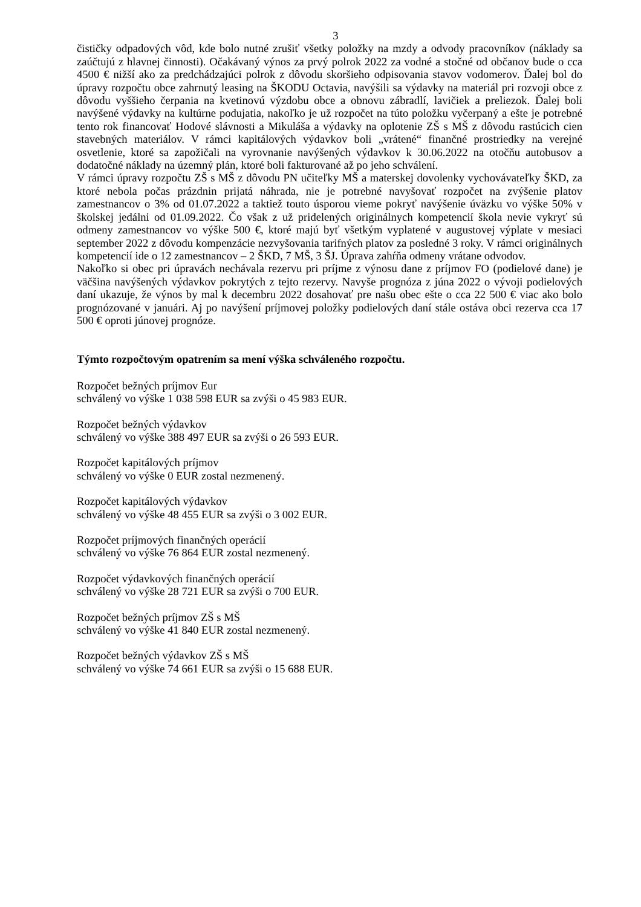3
čističky odpadových vôd, kde bolo nutné zrušiť všetky položky na mzdy a odvody pracovníkov (náklady sa zaúčtujú z hlavnej činnosti). Očakávaný výnos za prvý polrok 2022 za vodné a stočné od občanov bude o cca 4500 € nižší ako za predchádzajúci polrok z dôvodu skoršieho odpisovania stavov vodomerov. Ďalej bol do úpravy rozpočtu obce zahrnutý leasing na ŠKODU Octavia, navýšili sa výdavky na materiál pri rozvoji obce z dôvodu vyššieho čerpania na kvetinovú výzdobu obce a obnovu zábradlí, lavičiek a preliezok. Ďalej boli navýšené výdavky na kultúrne podujatia, nakoľko je už rozpočet na túto položku vyčerpaný a ešte je potrebné tento rok financovať Hodové slávnosti a Mikuláša a výdavky na oplotenie ZŠ s MŠ z dôvodu rastúcich cien stavebných materiálov. V rámci kapitálových výdavkov boli „vrátené“ finančné prostriedky na verejné osvetlenie, ktoré sa zapožičali na vyrovnanie navýšených výdavkov k 30.06.2022 na otočňu autobusov a dodatočné náklady na územný plán, ktoré boli fakturované až po jeho schválení.
V rámci úpravy rozpočtu ZŠ s MŠ z dôvodu PN učiteľky MŠ a materskej dovolenky vychovávateľky ŠKD, za ktoré nebola počas prázdnin prijatá náhrada, nie je potrebné navyšovať rozpočet na zvýšenie platov zamestnancov o 3% od 01.07.2022 a taktiež touto úsporou vieme pokryť navýšenie úväzku vo výške 50% v školskej jedálni od 01.09.2022. Čo však z už pridelených originálnych kompetencií škola nevie vykryť sú odmeny zamestnancov vo výške 500 €, ktoré majú byť všetkým vyplatené v augustovej výplate v mesiaci september 2022 z dôvodu kompenzácie nezvyšovania tarifných platov za posledné 3 roky. V rámci originálnych kompetencií ide o 12 zamestnancov – 2 ŠKD, 7 MŠ, 3 ŠJ. Úprava zahŕňa odmeny vrátane odvodov.
Nakoľko si obec pri úpravách nechávala rezervu pri príjme z výnosu dane z príjmov FO (podielové dane) je väčšina navýšených výdavkov pokrytých z tejto rezervy. Navyše prognóza z júna 2022 o vývoji podielových daní ukazuje, že výnos by mal k decembru 2022 dosahovať pre našu obec ešte o cca 22 500 € viac ako bolo prognózované v januári. Aj po navýšení príjmovej položky podielových daní stále ostáva obci rezerva cca 17 500 € oproti júnovej prognóze.
Týmto rozpočtovým opatrením sa mení výška schváleného rozpočtu.
Rozpočet bežných príjmov Eur
schválený vo výške 1 038 598 EUR sa zvýši o 45 983 EUR.
Rozpočet bežných výdavkov
schválený vo výške 388 497 EUR sa zvýši o 26 593 EUR.
Rozpočet kapitálových príjmov
schválený vo výške 0 EUR zostal nezmenený.
Rozpočet kapitálových výdavkov
schválený vo výške 48 455 EUR sa zvýši o 3 002 EUR.
Rozpočet príjmových finančných operácií
schválený vo výške 76 864 EUR zostal nezmenený.
Rozpočet výdavkových finančných operácií
schválený vo výške 28 721 EUR sa zvýši o 700 EUR.
Rozpočet bežných príjmov ZŠ s MŠ
schválený vo výške 41 840 EUR zostal nezmenený.
Rozpočet bežných výdavkov ZŠ s MŠ
schválený vo výške 74 661 EUR sa zvýši o 15 688 EUR.